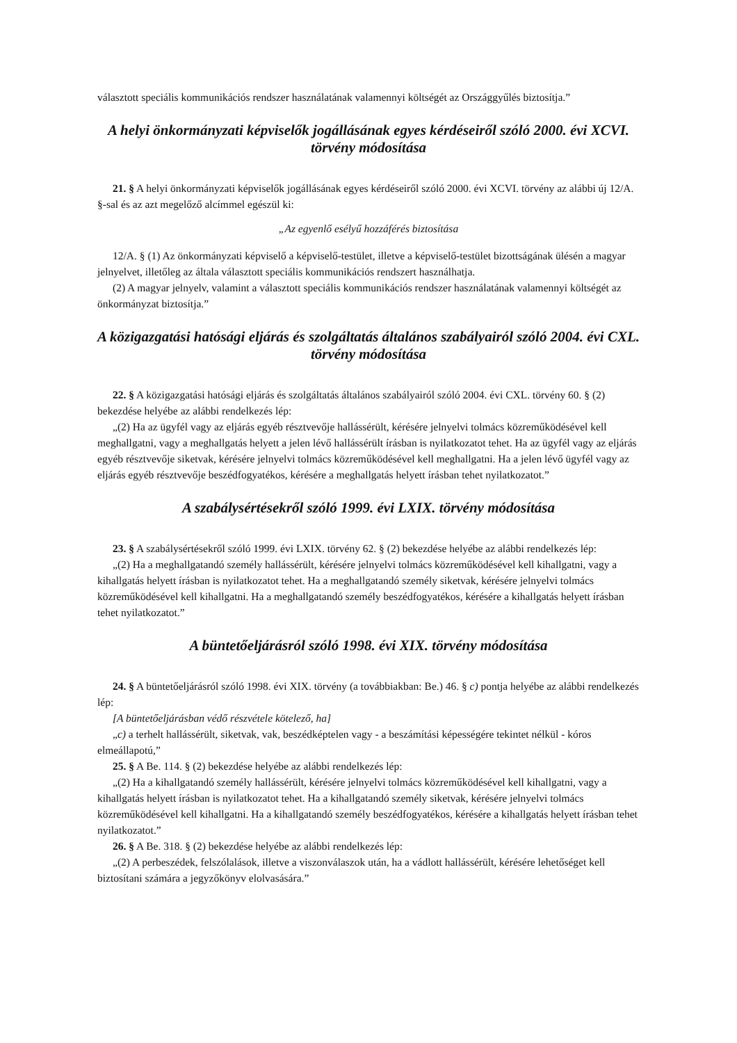választott speciális kommunikációs rendszer használatának valamennyi költségét az Országgyűlés biztosítja.”
A helyi önkormányzati képviselők jogállásának egyes kérdéseiről szóló 2000. évi XCVI. törvény módosítása
21. § A helyi önkormányzati képviselők jogállásának egyes kérdéseiről szóló 2000. évi XCVI. törvény az alábbi új 12/A. §-sal és az azt megelőző alcímmel egészül ki:
„Az egyenlő esélyű hozzáférés biztosítása
12/A. § (1) Az önkormányzati képviselő a képviselő-testület, illetve a képviselő-testület bizottságának ülésén a magyar jelnyelvet, illetőleg az általa választott speciális kommunikációs rendszert használhatja.
(2) A magyar jelnyelv, valamint a választott speciális kommunikációs rendszer használatának valamennyi költségét az önkormányzat biztosítja.”
A közigazgatási hatósági eljárás és szolgáltatás általános szabályairól szóló 2004. évi CXL. törvény módosítása
22. § A közigazgatási hatósági eljárás és szolgáltatás általános szabályairól szóló 2004. évi CXL. törvény 60. § (2) bekezdése helyébe az alábbi rendelkezés lép:
„(2) Ha az ügyfél vagy az eljárás egyéb résztvevője hallássérült, kérésére jelnyelvi tolmács közreműködésével kell meghallgatni, vagy a meghallgatás helyett a jelen lévő hallássérült írásban is nyilatkozatot tehet. Ha az ügyfél vagy az eljárás egyéb résztvevője siketvak, kérésére jelnyelvi tolmács közreműködésével kell meghallgatni. Ha a jelen lévő ügyfél vagy az eljárás egyéb résztvevője beszédfogyatékos, kérésére a meghallgatás helyett írásban tehet nyilatkozatot.”
A szabálysértésekről szóló 1999. évi LXIX. törvény módosítása
23. § A szabálysértésekről szóló 1999. évi LXIX. törvény 62. § (2) bekezdése helyébe az alábbi rendelkezés lép:
„(2) Ha a meghallgatandó személy hallássérült, kérésére jelnyelvi tolmács közreműködésével kell kihallgatni, vagy a kihallgatás helyett írásban is nyilatkozatot tehet. Ha a meghallgatandó személy siketvak, kérésére jelnyelvi tolmács közreműködésével kell kihallgatni. Ha a meghallgatandó személy beszédfogyatékos, kérésére a kihallgatás helyett írásban tehet nyilatkozatot.”
A büntetőeljárásról szóló 1998. évi XIX. törvény módosítása
24. § A büntetőeljárásról szóló 1998. évi XIX. törvény (a továbbiakban: Be.) 46. § c) pontja helyébe az alábbi rendelkezés lép:
[A büntetőeljárásban védő részvétele kötelező, ha]
„c) a terhelt hallássérült, siketvak, vak, beszédképtelen vagy - a beszámítási képességére tekintet nélkül - kóros elmeállapotú,”
25. § A Be. 114. § (2) bekezdése helyébe az alábbi rendelkezés lép:
„(2) Ha a kihallgatandó személy hallássérült, kérésére jelnyelvi tolmács közreműködésével kell kihallgatni, vagy a kihallgatás helyett írásban is nyilatkozatot tehet. Ha a kihallgatandó személy siketvak, kérésére jelnyelvi tolmács közreműködésével kell kihallgatni. Ha a kihallgatandó személy beszédfogyatékos, kérésére a kihallgatás helyett írásban tehet nyilatkozatot.”
26. § A Be. 318. § (2) bekezdése helyébe az alábbi rendelkezés lép:
„(2) A perbeszédek, felszólalások, illetve a viszonválaszok után, ha a vádlott hallássérült, kérésére lehetőséget kell biztosítani számára a jegyzőkönyv elolvasására.”